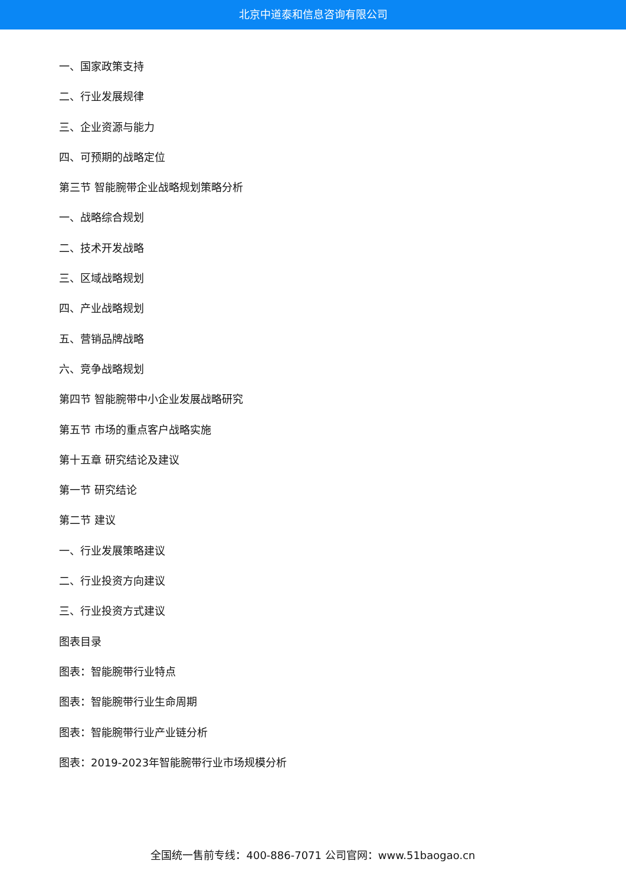北京中道泰和信息咨询有限公司
一、国家政策支持
二、行业发展规律
三、企业资源与能力
四、可预期的战略定位
第三节 智能腕带企业战略规划策略分析
一、战略综合规划
二、技术开发战略
三、区域战略规划
四、产业战略规划
五、营销品牌战略
六、竞争战略规划
第四节 智能腕带中小企业发展战略研究
第五节 市场的重点客户战略实施
第十五章 研究结论及建议
第一节 研究结论
第二节 建议
一、行业发展策略建议
二、行业投资方向建议
三、行业投资方式建议
图表目录
图表：智能腕带行业特点
图表：智能腕带行业生命周期
图表：智能腕带行业产业链分析
图表：2019-2023年智能腕带行业市场规模分析
全国统一售前专线：400-886-7071 公司官网：www.51baogao.cn